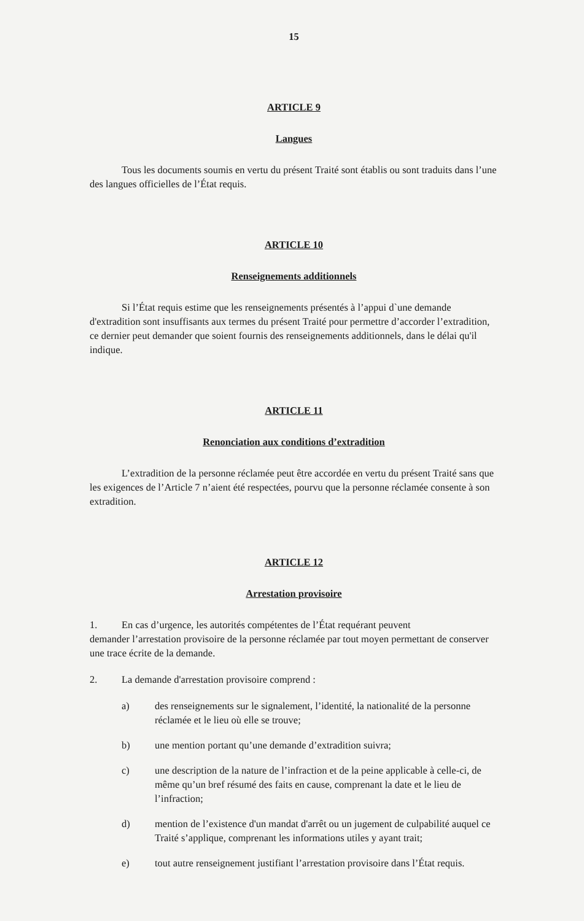15
ARTICLE 9
Langues
Tous les documents soumis en vertu du présent Traité sont établis ou sont traduits dans l’une des langues officielles de l’État requis.
ARTICLE 10
Renseignements additionnels
Si l’État requis estime que les renseignements présentés à l’appui d`une demande d'extradition sont insuffisants aux termes du présent Traité pour permettre d’accorder l’extradition, ce dernier peut demander que soient fournis des renseignements additionnels, dans le délai qu'il indique.
ARTICLE 11
Renonciation aux conditions d’extradition
L’extradition de la personne réclamée peut être accordée en vertu du présent Traité sans que les exigences de l’Article 7 n’aient été respectées, pourvu que la personne réclamée consente à son extradition.
ARTICLE 12
Arrestation provisoire
1. En cas d’urgence, les autorités compétentes de l’État requérant peuvent
demander l’arrestation provisoire de la personne réclamée par tout moyen permettant de conserver une trace écrite de la demande.
2. La demande d'arrestation provisoire comprend :
a) des renseignements sur le signalement, l’identité, la nationalité de la personne réclamée et le lieu où elle se trouve;
b) une mention portant qu’une demande d’extradition suivra;
c) une description de la nature de l’infraction et de la peine applicable à celle-ci, de même qu’un bref résumé des faits en cause, comprenant la date et le lieu de l’infraction;
d) mention de l’existence d'un mandat d'arrêt ou un jugement de culpabilité auquel ce Traité s’applique, comprenant les informations utiles y ayant trait;
e) tout autre renseignement justifiant l’arrestation provisoire dans l’État requis.